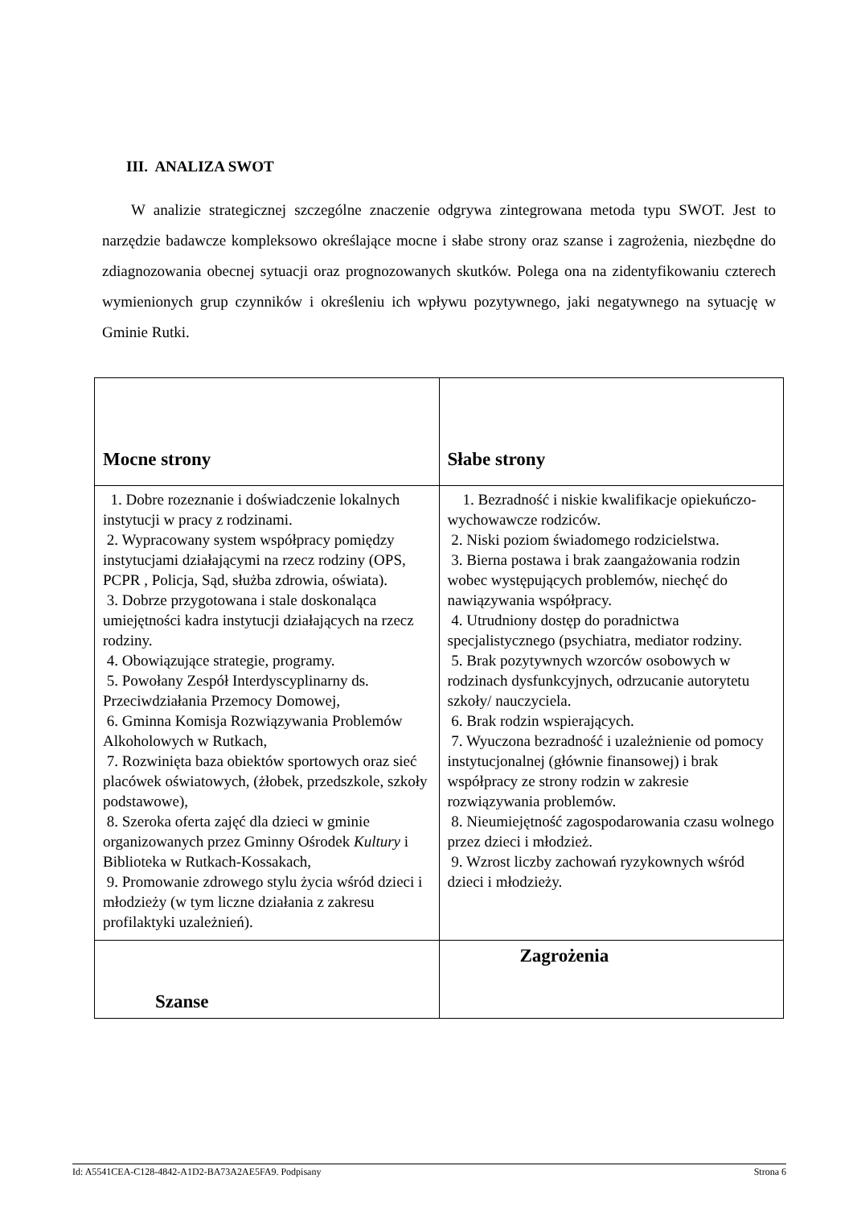III. ANALIZA SWOT
W analizie strategicznej szczególne znaczenie odgrywa zintegrowana metoda typu SWOT. Jest to narzędzie badawcze kompleksowo określające mocne i słabe strony oraz szanse i zagrożenia, niezbędne do zdiagnozowania obecnej sytuacji oraz prognozowanych skutków. Polega ona na zidentyfikowaniu czterech wymienionych grup czynników i określeniu ich wpływu pozytywnego, jaki negatywnego na sytuację w Gminie Rutki.
| Mocne strony | Słabe strony |
| --- | --- |
| 1. Dobre rozeznanie i doświadczenie lokalnych instytucji w pracy z rodzinami. 2. Wypracowany system współpracy pomiędzy instytucjami działającymi na rzecz rodziny (OPS, PCPR , Policja, Sąd, służba zdrowia, oświata). 3. Dobrze przygotowana i stale doskonaląca umiejętności kadra instytucji działających na rzecz rodziny. 4. Obowiązujące strategie, programy. 5. Powołany Zespół Interdyscyplinarny ds. Przeciwdziałania Przemocy Domowej, 6. Gminna Komisja Rozwiązywania Problemów Alkoholowych w Rutkach, 7. Rozwinięta baza obiektów sportowych oraz sieć placówek oświatowych, (żłobek, przedszkole, szkoły podstawowe), 8. Szeroka oferta zajęć dla dzieci w gminie organizowanych przez Gminny Ośrodek Kultury i Biblioteka w Rutkach-Kossakach, 9. Promowanie zdrowego stylu życia wśród dzieci i młodzieży (w tym liczne działania z zakresu profilaktyki uzależnień). | 1. Bezradność i niskie kwalifikacje opiekuńczo-wychowawcze rodziców. 2. Niski poziom świadomego rodzicielstwa. 3. Bierna postawa i brak zaangażowania rodzin wobec występujących problemów, niechęć do nawiązywania współpracy. 4. Utrudniony dostęp do poradnictwa specjalistycznego (psychiatra, mediator rodziny. 5. Brak pozytywnych wzorców osobowych w rodzinach dysfunkcyjnych, odrzucanie autorytetu szkoły/ nauczyciela. 6. Brak rodzin wspierających. 7. Wyuczona bezradność i uzależnienie od pomocy instytucjonalnej (głównie finansowej) i brak współpracy ze strony rodzin w zakresie rozwiązywania problemów. 8. Nieumiejętność zagospodarowania czasu wolnego przez dzieci i młodzież. 9. Wzrost liczby zachowań ryzykownych wśród dzieci i młodzieży. |
| Szanse | Zagrożenia |
Id: A5541CEA-C128-4842-A1D2-BA73A2AE5FA9. Podpisany Strona 6